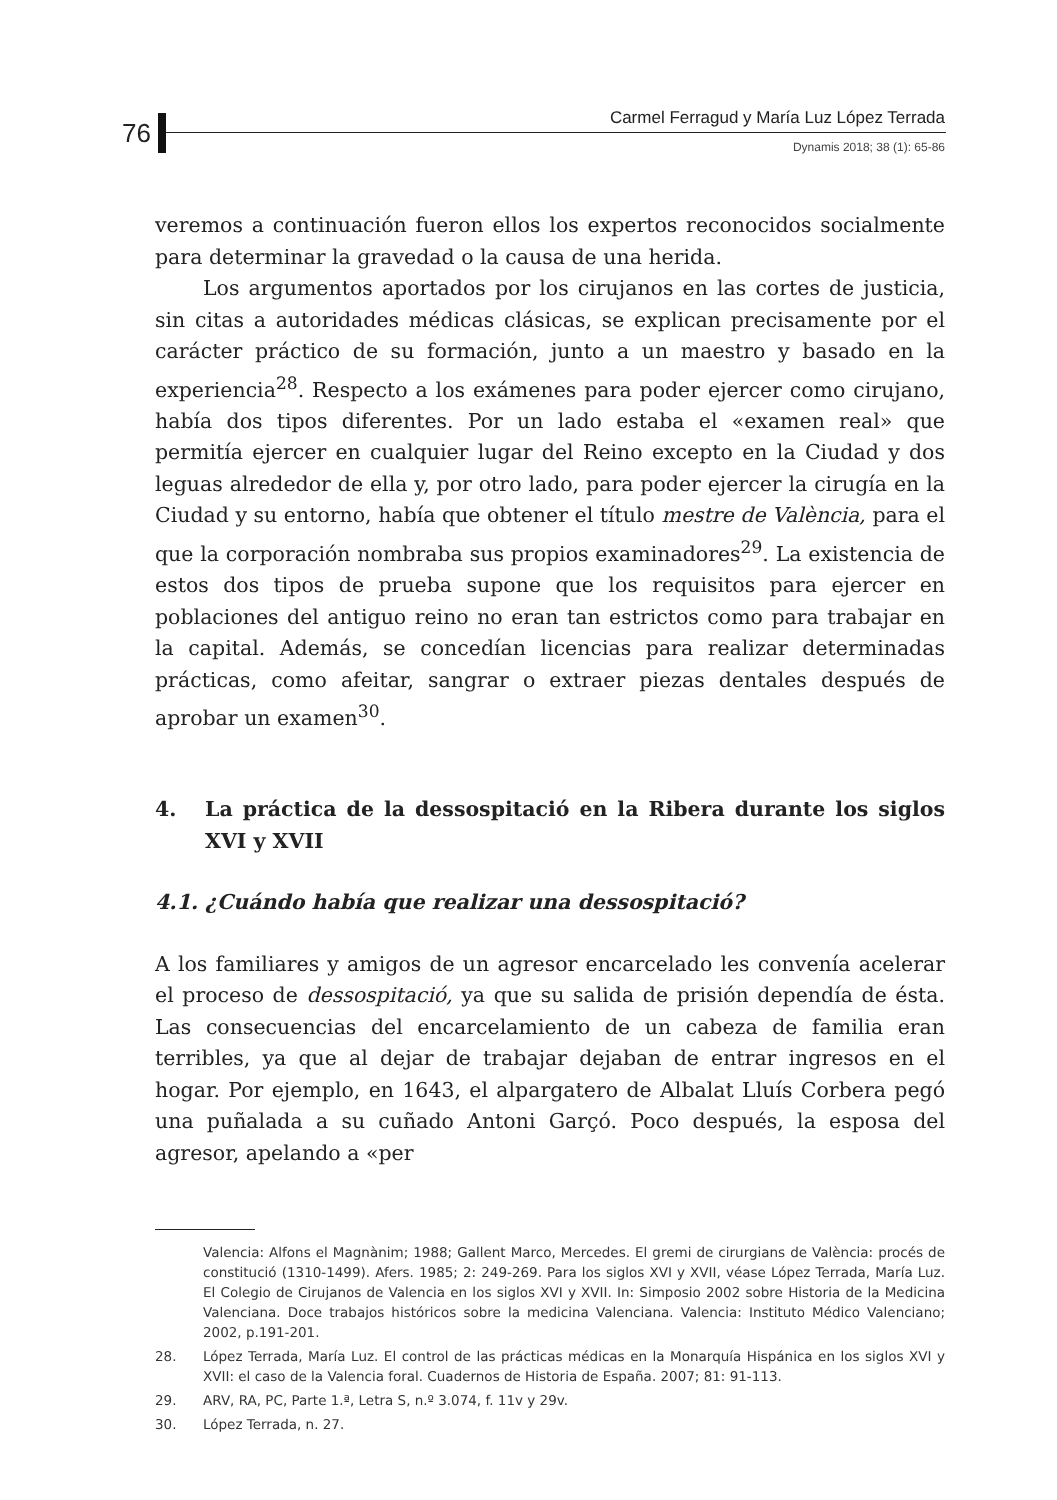76
Carmel Ferragud y María Luz López Terrada
Dynamis 2018; 38 (1): 65-86
veremos a continuación fueron ellos los expertos reconocidos socialmente para determinar la gravedad o la causa de una herida.
Los argumentos aportados por los cirujanos en las cortes de justicia, sin citas a autoridades médicas clásicas, se explican precisamente por el carácter práctico de su formación, junto a un maestro y basado en la experiencia<sup>28</sup>. Respecto a los exámenes para poder ejercer como cirujano, había dos tipos diferentes. Por un lado estaba el «examen real» que permitía ejercer en cualquier lugar del Reino excepto en la Ciudad y dos leguas alrededor de ella y, por otro lado, para poder ejercer la cirugía en la Ciudad y su entorno, había que obtener el título mestre de València, para el que la corporación nombraba sus propios examinadores<sup>29</sup>. La existencia de estos dos tipos de prueba supone que los requisitos para ejercer en poblaciones del antiguo reino no eran tan estrictos como para trabajar en la capital. Además, se concedían licencias para realizar determinadas prácticas, como afeitar, sangrar o extraer piezas dentales después de aprobar un examen<sup>30</sup>.
4. La práctica de la dessospitació en la Ribera durante los siglos XVI y XVII
4.1. ¿Cuándo había que realizar una dessospitació?
A los familiares y amigos de un agresor encarcelado les convenía acelerar el proceso de dessospitació, ya que su salida de prisión dependía de ésta. Las consecuencias del encarcelamiento de un cabeza de familia eran terribles, ya que al dejar de trabajar dejaban de entrar ingresos en el hogar. Por ejemplo, en 1643, el alpargatero de Albalat Lluís Corbera pegó una puñalada a su cuñado Antoni Garçó. Poco después, la esposa del agresor, apelando a «per
Valencia: Alfons el Magnànim; 1988; Gallent Marco, Mercedes. El gremi de cirurgians de València: procés de constitució (1310-1499). Afers. 1985; 2: 249-269. Para los siglos XVI y XVII, véase López Terrada, María Luz. El Colegio de Cirujanos de Valencia en los siglos XVI y XVII. In: Simposio 2002 sobre Historia de la Medicina Valenciana. Doce trabajos históricos sobre la medicina Valenciana. Valencia: Instituto Médico Valenciano; 2002, p.191-201.
28. López Terrada, María Luz. El control de las prácticas médicas en la Monarquía Hispánica en los siglos XVI y XVII: el caso de la Valencia foral. Cuadernos de Historia de España. 2007; 81: 91-113.
29. ARV, RA, PC, Parte 1.ª, Letra S, n.º 3.074, f. 11v y 29v.
30. López Terrada, n. 27.